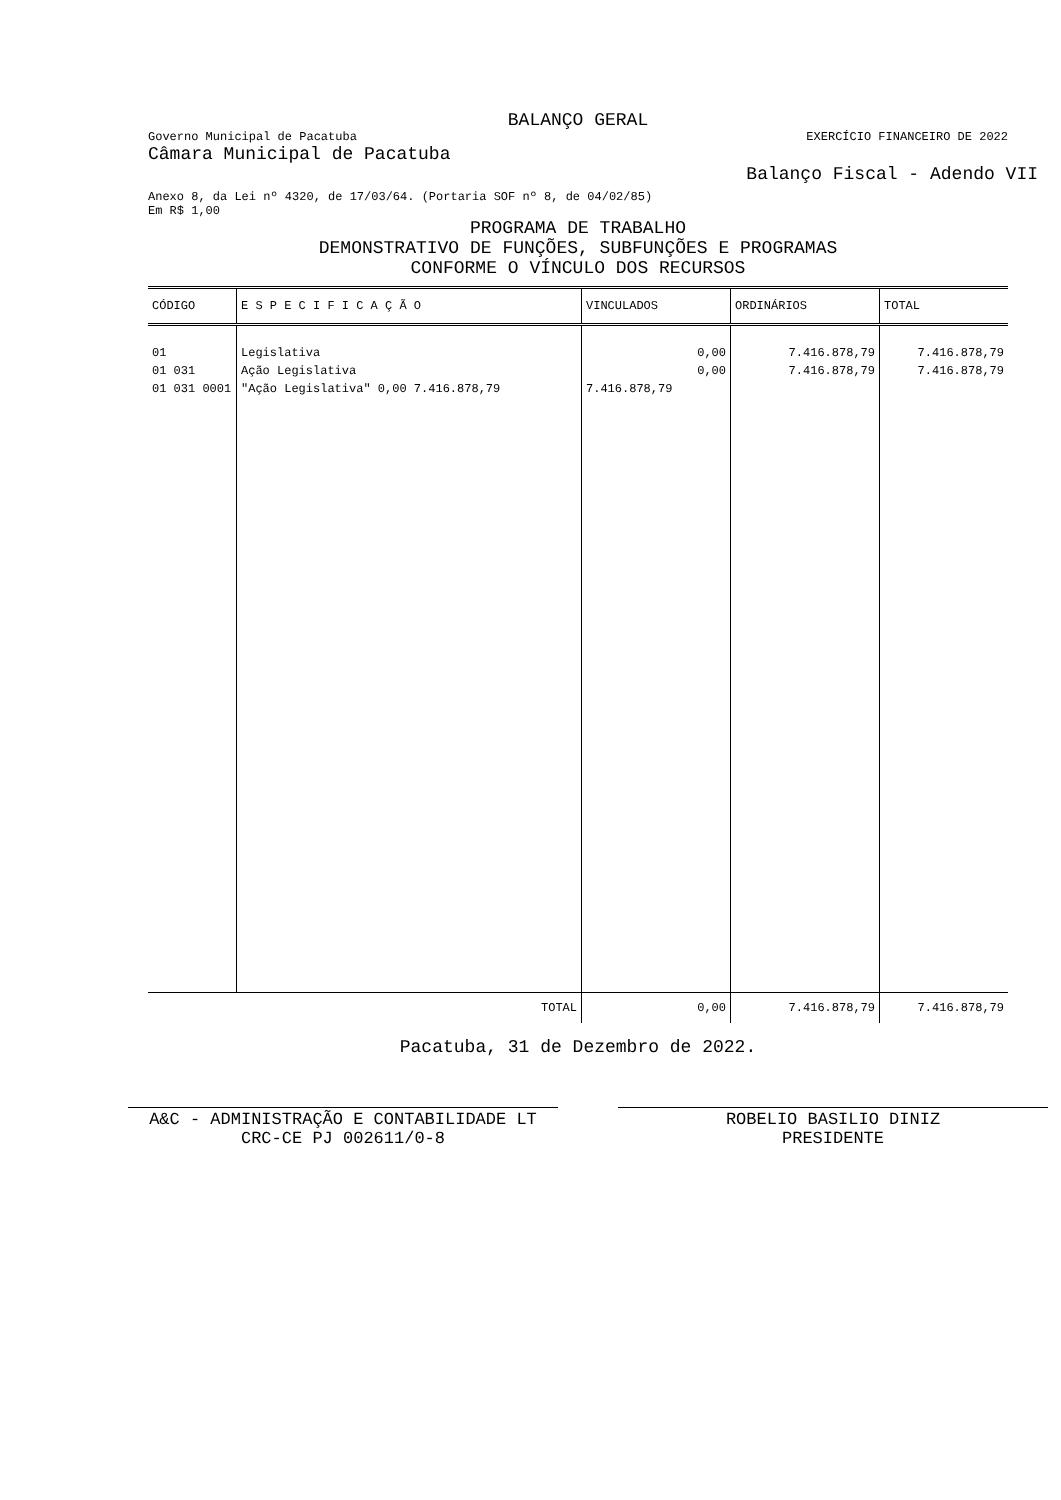BALANÇO GERAL
Governo Municipal de Pacatuba EXERCÍCIO FINANCEIRO DE 2022
Câmara Municipal de Pacatuba
Balanço Fiscal - Adendo VII
Anexo 8, da Lei nº 4320, de 17/03/64. (Portaria SOF nº 8, de 04/02/85)
Em R$ 1,00
PROGRAMA DE TRABALHO
DEMONSTRATIVO DE FUNÇÕES, SUBFUNÇÕES E PROGRAMAS
CONFORME O VÍNCULO DOS RECURSOS
| CÓDIGO | E S P E C I F I C A Ç Ã O | VINCULADOS | ORDINÁRIOS | TOTAL |
| --- | --- | --- | --- | --- |
| 01 | Legislativa | 0,00 | 7.416.878,79 | 7.416.878,79 |
| 01 031 | Ação Legislativa | 0,00 | 7.416.878,79 | 7.416.878,79 |
| 01 031 0001 | "Ação Legislativa" 0,00 7.416.878,79 | 7.416.878,79 | | |
| | TOTAL | 0,00 | 7.416.878,79 | 7.416.878,79 |
Pacatuba, 31 de Dezembro de 2022.
A&C - ADMINISTRAÇÃO E CONTABILIDADE LT
CRC-CE PJ 002611/0-8
ROBELIO BASILIO DINIZ
PRESIDENTE